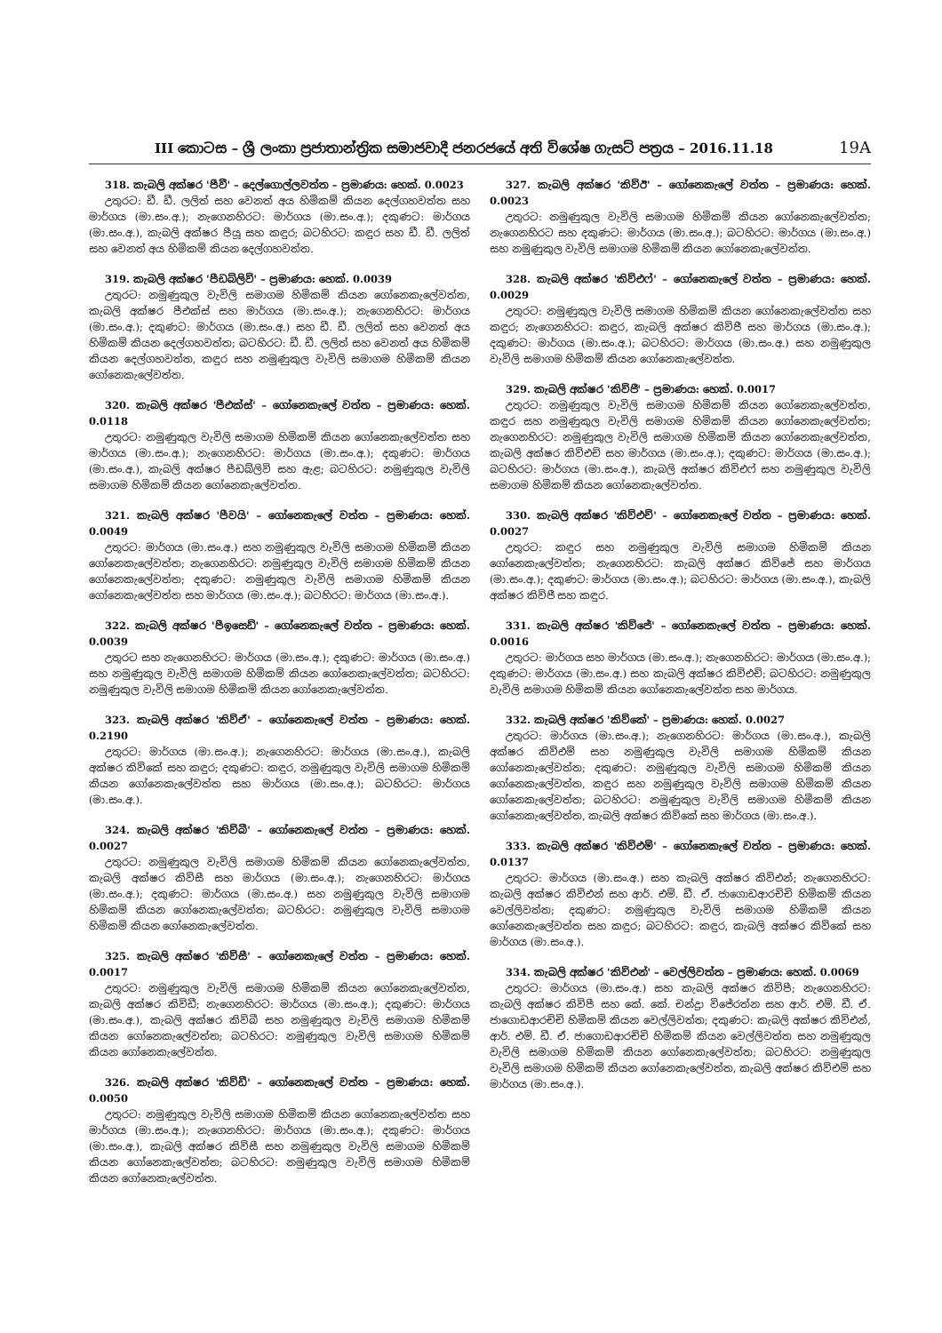III කොටස – ශ්‍රී ලංකා ප්‍රජාතාන්ත්‍රික සමාජවාදී ජනරජයේ අති විශේෂ ගැසට් පත්‍රය – 2016.11.18
19A
318. කැබලි අක්ෂර 'පීවී' – දෙල්ගොල්ලවත්ත – ප්‍රමාණය: හෙක්. 0.0023
උතුරට: ඩී. ඩී. ලලිත් සහ වෙනත් අය හිමිකම් කියන දෙල්ගහවත්ත සහ මාර්ගය (මා.සං.අ.); නැගෙනහිරට: මාර්ගය (මා.සං.අ.); දකුණට: මාර්ගය (මා.සං.අ.), කැබලි අක්ෂර පීයූ සහ කඳුර; බටහිරට: කඳුර සහ ඩී. ඩී. ලලිත් සහ වෙනත් අය හිමිකම් කියන දෙල්ගහවත්ත.
319. කැබලි අක්ෂර 'පීඩබ්ලිව්' – ප්‍රමාණය: හෙක්. 0.0039
උතුරට: නමුණුකුල වැවිලි සමාගම හිමිකම් කියන ගෝනෙකැලේවත්ත, කැබලි අක්ෂර පීඑක්ස් සහ මාර්ගය (මා.සං.අ.); නැගෙනහිරට: මාර්ගය (මා.සං.අ.); දකුණට: මාර්ගය (මා.සං.අ.) සහ ඩී. ඩී. ලලිත් සහ වෙනත් අය හිමිකම් කියන දෙල්ගහවත්ත; බටහිරට: ඩී. ඩී. ලලිත් සහ වෙනත් අය හිමිකම් කියන දෙල්ගහවත්ත, කඳුර සහ නමුණුකුල වැවිලි සමාගම හිමිකම් කියන ගෝනෙකැලේවත්ත.
320. කැබලි අක්ෂර 'පීඑක්ස්' – ගෝනෙකැලේ වත්ත – ප්‍රමාණය: හෙක්. 0.0118
උතුරට: නමුණුකුල වැවිලි සමාගම හිමිකම් කියන ගෝනෙකැලේවත්ත සහ මාර්ගය (මා.සං.අ.); නැගෙනහිරට: මාර්ගය (මා.සං.අ.); දකුණට: මාර්ගය (මා.සං.අ.), කැබලි අක්ෂර පීඩබ්ලිව් සහ ඇළ; බටහිරට: නමුණුකුල වැවිලි සමාගම හිමිකම් කියන ගෝනෙකැලේවත්ත.
321. කැබලි අක්ෂර 'පීවයි' – ගෝනෙකැලේ වත්ත – ප්‍රමාණය: හෙක්. 0.0049
උතුරට: මාර්ගය (මා.සං.අ.) සහ නමුණුකුල වැවිලි සමාගම හිමිකම් කියන ගෝනෙකැලේවත්ත; නැගෙනහිරට: නමුණුකුල වැවිලි සමාගම හිමිකම් කියන ගෝනෙකැලේවත්ත; දකුණට: නමුණුකුල වැවිලි සමාගම හිමිකම් කියන ගෝනෙකැලේවත්ත සහ මාර්ගය (මා.සං.අ.); බටහිරට: මාර්ගය (මා.සං.අ.).
322. කැබලි අක්ෂර 'පීඉසෙඩ්' – ගෝනෙකැලේ වත්ත – ප්‍රමාණය: හෙක්. 0.0039
උතුරට සහ නැගෙනහිරට: මාර්ගය (මා.සං.අ.); දකුණට: මාර්ගය (මා.සං.අ.) සහ නමුණුකුල වැවිලි සමාගම හිමිකම් කියන ගෝනෙකැලේවත්ත; බටහිරට: නමුණුකුල වැවිලි සමාගම හිමිකම් කියන ගෝනෙකැලේවත්ත.
323. කැබලි අක්ෂර 'කිව්ඒ' – ගෝනෙකැලේ වත්ත – ප්‍රමාණය: හෙක්. 0.2190
උතුරට: මාර්ගය (මා.සං.අ.); නැගෙනහිරට: මාර්ගය (මා.සං.අ.), කැබලි අක්ෂර කිව්කේ සහ කඳුර; දකුණට: කඳුර, නමුණුකුල වැවිලි සමාගම හිමිකම් කියන ගෝනෙකැලේවත්ත සහ මාර්ගය (මා.සං.අ.); බටහිරට: මාර්ගය (මා.සං.අ.).
324. කැබලි අක්ෂර 'කිව්බී' – ගෝනෙකැලේ වත්ත – ප්‍රමාණය: හෙක්. 0.0027
උතුරට: නමුණුකුල වැවිලි සමාගම හිමිකම් කියන ගෝනෙකැලේවත්ත, කැබලි අක්ෂර කිව්සී සහ මාර්ගය (මා.සං.අ.); නැගෙනහිරට: මාර්ගය (මා.සං.අ.); දකුණට: මාර්ගය (මා.සං.අ.) සහ නමුණුකුල වැවිලි සමාගම හිමිකම් කියන ගෝනෙකැලේවත්ත; බටහිරට: නමුණුකුල වැවිලි සමාගම හිමිකම් කියන ගෝනෙකැලේවත්ත.
325. කැබලි අක්ෂර 'කිව්සී' – ගෝනෙකැලේ වත්ත – ප්‍රමාණය: හෙක්. 0.0017
උතුරට: නමුණුකුල වැවිලි සමාගම හිමිකම් කියන ගෝනෙකැලේවත්ත, කැබලි අක්ෂර කිව්ඩී; නැගෙනහිරට: මාර්ගය (මා.සං.අ.); දකුණට: මාර්ගය (මා.සං.අ.), කැබලි අක්ෂර කිව්බී සහ නමුණුකුල වැවිලි සමාගම හිමිකම් කියන ගෝනෙකැලේවත්ත; බටහිරට: නමුණුකුල වැවිලි සමාගම හිමිකම් කියන ගෝනෙකැලේවත්ත.
326. කැබලි අක්ෂර 'කිව්ඩී' – ගෝනෙකැලේ වත්ත – ප්‍රමාණය: හෙක්. 0.0050
උතුරට: නමුණුකුල වැවිලි සමාගම හිමිකම් කියන ගෝනෙකැලේවත්ත සහ මාර්ගය (මා.සං.අ.); නැගෙනහිරට: මාර්ගය (මා.සං.අ.); දකුණට: මාර්ගය (මා.සං.අ.), කැබලි අක්ෂර කිව්සී සහ නමුණුකුල වැවිලි සමාගම හිමිකම් කියන ගෝනෙකැලේවත්ත; බටහිරට: නමුණුකුල වැවිලි සමාගම හිමිකම් කියන ගෝනෙකැලේවත්ත.
327. කැබලි අක්ෂර 'කිව්ඊ' – ගෝනෙකැලේ වත්ත – ප්‍රමාණය: හෙක්. 0.0023
උතුරට: නමුණුකුල වැවිලි සමාගම හිමිකම් කියන ගෝනෙකැලේවත්ත; නැගෙනහිරට සහ දකුණට: මාර්ගය (මා.සං.අ.); බටහිරට: මාර්ගය (මා.සං.අ.) සහ නමුණුකුල වැවිලි සමාගම හිමිකම් කියන ගෝනෙකැලේවත්ත.
328. කැබලි අක්ෂර 'කිව්එෆ්' – ගෝනෙකැලේ වත්ත – ප්‍රමාණය: හෙක්. 0.0029
උතුරට: නමුණුකුල වැවිලි සමාගම හිමිකම් කියන ගෝනෙකැලේවත්ත සහ කඳුර; නැගෙනහිරට: කඳුර, කැබලි අක්ෂර කිව්ජී සහ මාර්ගය (මා.සං.අ.); දකුණට: මාර්ගය (මා.සං.අ.); බටහිරට: මාර්ගය (මා.සං.අ.) සහ නමුණුකුල වැවිලි සමාගම හිමිකම් කියන ගෝනෙකැලේවත්ත.
329. කැබලි අක්ෂර 'කිව්ජී' – ප්‍රමාණය: හෙක්. 0.0017
උතුරට: නමුණුකුල වැවිලි සමාගම හිමිකම් කියන ගෝනෙකැලේවත්ත, කඳුර සහ නමුණුකුල වැවිලි සමාගම හිමිකම් කියන ගෝනෙකැලේවත්ත; නැගෙනහිරට: නමුණුකුල වැවිලි සමාගම හිමිකම් කියන ගෝනෙකැලේවත්ත, කැබලි අක්ෂර කිව්එච් සහ මාර්ගය (මා.සං.අ.); දකුණට: මාර්ගය (මා.සං.අ.); බටහිරට: මාර්ගය (මා.සං.අ.), කැබලි අක්ෂර කිව්එෆ් සහ නමුණුකුල වැවිලි සමාගම හිමිකම් කියන ගෝනෙකැලේවත්ත.
330. කැබලි අක්ෂර 'කිව්එච්' – ගෝනෙකැලේ වත්ත – ප්‍රමාණය: හෙක්. 0.0027
උතුරට: කඳුර සහ නමුණුකුල වැවිලි සමාගම හිමිකම් කියන ගෝනෙකැලේවත්ත; නැගෙනහිරට: කැබලි අක්ෂර කිව්ජේ සහ මාර්ගය (මා.සං.අ.); දකුණට: මාර්ගය (මා.සං.අ.); බටහිරට: මාර්ගය (මා.සං.අ.), කැබලි අක්ෂර කිව්ජී සහ කඳුර.
331. කැබලි අක්ෂර 'කිව්ජේ' – ගෝනෙකැලේ වත්ත – ප්‍රමාණය: හෙක්. 0.0016
උතුරට: මාර්ගය සහ මාර්ගය (මා.සං.අ.); නැගෙනහිරට: මාර්ගය (මා.සං.අ.); දකුණට: මාර්ගය (මා.සං.අ.) සහ කැබලි අක්ෂර කිව්එච්; බටහිරට: නමුණුකුල වැවිලි සමාගම හිමිකම් කියන ගෝනෙකැලේවත්ත සහ මාර්ගය.
332. කැබලි අක්ෂර 'කිව්කේ' – ප්‍රමාණය: හෙක්. 0.0027
උතුරට: මාර්ගය (මා.සං.අ.); නැගෙනහිරට: මාර්ගය (මා.සං.අ.), කැබලි අක්ෂර කිව්එම් සහ නමුණුකුල වැවිලි සමාගම හිමිකම් කියන ගෝනෙකැලේවත්ත; දකුණට: නමුණුකුල වැවිලි සමාගම හිමිකම් කියන ගෝනෙකැලේවත්ත, කඳුර සහ නමුණුකුල වැවිලි සමාගම හිමිකම් කියන ගෝනෙකැලේවත්ත; බටහිරට: නමුණුකුල වැවිලි සමාගම හිමිකම් කියන ගෝනෙකැලේවත්ත, කැබලි අක්ෂර කිව්කේ සහ මාර්ගය (මා.සං.අ.).
333. කැබලි අක්ෂර 'කිව්එම්' – ගෝනෙකැලේ වත්ත – ප්‍රමාණය: හෙක්. 0.0137
උතුරට: මාර්ගය (මා.සං.අ.) සහ කැබලි අක්ෂර කිව්එන්; නැගෙනහිරට: කැබලි අක්ෂර කිව්එන් සහ ආර්. එම්. ඩී. ඒ. ජාගොඩආරච්චි හිමිකම් කියන වෙල්ලිවත්ත; දකුණට: නමුණුකුල වැවිලි සමාගම හිමිකම් කියන ගෝනෙකැලේවත්ත සහ කඳුර; බටහිරට: කඳුර, කැබලි අක්ෂර කිව්කේ සහ මාර්ගය (මා.සං.අ.).
334. කැබලි අක්ෂර 'කිව්එන්' – වෙල්ලිවත්ත – ප්‍රමාණය: හෙක්. 0.0069
උතුරට: මාර්ගය (මා.සං.අ.) සහ කැබලි අක්ෂර කිව්පී; නැගෙනහිරට: කැබලි අක්ෂර කිව්පී සහ කේ. කේ. චන්ද්‍රා විජේරත්න සහ ආර්. එම්. ඩී. ඒ. ජාගොඩආරච්චි හිමිකම් කියන වෙල්ලිවත්ත; දකුණට: කැබලි අක්ෂර කිව්එන්, ආර්. එම්. ඩී. ඒ. ජාගොඩආරච්චි හිමිකම් කියන වෙල්ලිවත්ත සහ නමුණුකුල වැවිලි සමාගම හිමිකම් කියන ගෝනෙකැලේවත්ත; බටහිරට: නමුණුකුල වැවිලි සමාගම හිමිකම් කියන ගෝනෙකැලේවත්ත, කැබලි අක්ෂර කිව්එම් සහ මාර්ගය (මා.සං.අ.).